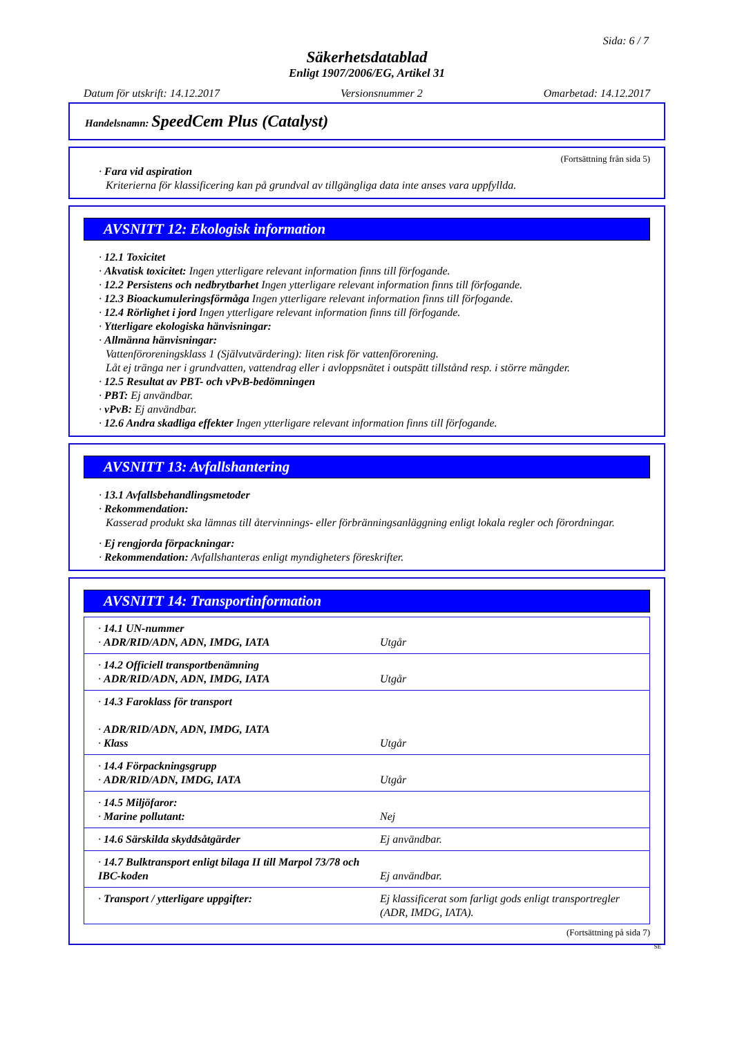Sida: 6 / 7
Säkerhetsdatablad
Enligt 1907/2006/EG, Artikel 31
Datum för utskrift: 14.12.2017 Versionsnummer 2 Omarbetad: 14.12.2017
Handelsnamn: SpeedCem Plus (Catalyst)
(Fortsättning från sida 5)
· Fara vid aspiration
Kriterierna för klassificering kan på grundval av tillgängliga data inte anses vara uppfyllda.
AVSNITT 12: Ekologisk information
· 12.1 Toxicitet
· Akvatisk toxicitet: Ingen ytterligare relevant information finns till förfogande.
· 12.2 Persistens och nedbrytbarhet Ingen ytterligare relevant information finns till förfogande.
· 12.3 Bioackumuleringsförmåga Ingen ytterligare relevant information finns till förfogande.
· 12.4 Rörlighet i jord Ingen ytterligare relevant information finns till förfogande.
· Ytterligare ekologiska hänvisningar:
· Allmänna hänvisningar:
Vattenföroreningsklass 1 (Självutvärdering): liten risk för vattenförorening.
Låt ej tränga ner i grundvatten, vattendrag eller i avloppsnätet i outspätt tillstånd resp. i större mängder.
· 12.5 Resultat av PBT- och vPvB-bedömningen
· PBT: Ej användbar.
· vPvB: Ej användbar.
· 12.6 Andra skadliga effekter Ingen ytterligare relevant information finns till förfogande.
AVSNITT 13: Avfallshantering
· 13.1 Avfallsbehandlingsmetoder
· Rekommendation:
Kasserad produkt ska lämnas till återvinnings- eller förbränningsanläggning enligt lokala regler och förordningar.
· Ej rengjorda förpackningar:
· Rekommendation: Avfallshanteras enligt myndigheters föreskrifter.
AVSNITT 14: Transportinformation
| · 14.1 UN-nummer · ADR/RID/ADN, ADN, IMDG, IATA | Utgår |
| · 14.2 Officiell transportbenämning · ADR/RID/ADN, ADN, IMDG, IATA | Utgår |
| · 14.3 Faroklass för transport · ADR/RID/ADN, ADN, IMDG, IATA · Klass | Utgår |
| · 14.4 Förpackningsgrupp · ADR/RID/ADN, IMDG, IATA | Utgår |
| · 14.5 Miljöfaror: · Marine pollutant: | Nej |
| · 14.6 Särskilda skyddsåtgärder | Ej användbar. |
| · 14.7 Bulktransport enligt bilaga II till Marpol 73/78 och IBC-koden | Ej användbar. |
| · Transport / ytterligare uppgifter: | Ej klassificerat som farligt gods enligt transportregler (ADR, IMDG, IATA). |
(Fortsättning på sida 7)
SE